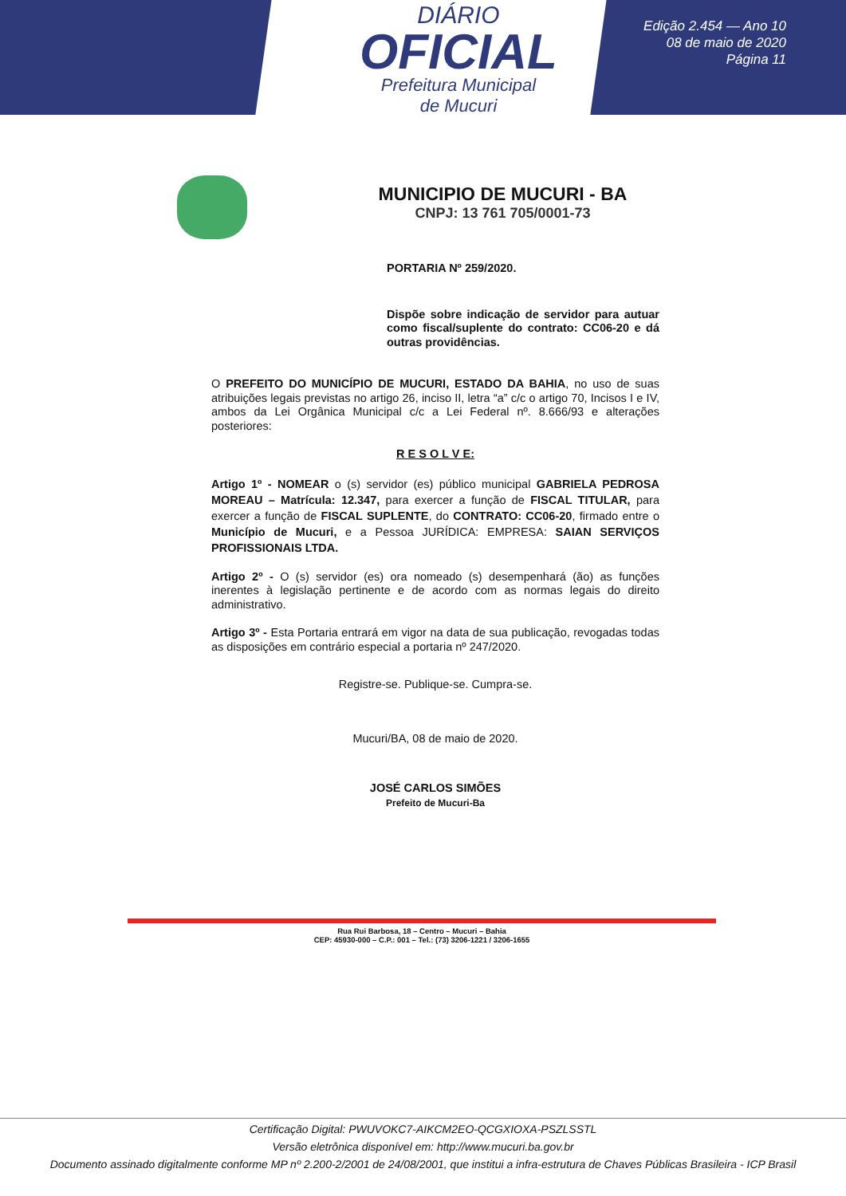DIÁRIO
OFICIAL
Prefeitura Municipal
de Mucuri
Edição 2.454 — Ano 10
08 de maio de 2020
Página 11
MUNICIPIO DE MUCURI - BA
CNPJ: 13 761 705/0001-73
PORTARIA Nº 259/2020.
Dispõe sobre indicação de servidor para autuar como fiscal/suplente do contrato: CC06-20 e dá outras providências.
O PREFEITO DO MUNICÍPIO DE MUCURI, ESTADO DA BAHIA, no uso de suas atribuições legais previstas no artigo 26, inciso II, letra “a” c/c o artigo 70, Incisos I e IV, ambos da Lei Orgânica Municipal c/c a Lei Federal nº. 8.666/93 e alterações posteriores:
R E S O L V E:
Artigo 1º - NOMEAR o (s) servidor (es) público municipal GABRIELA PEDROSA MOREAU – Matrícula: 12.347, para exercer a função de FISCAL TITULAR, para exercer a função de FISCAL SUPLENTE, do CONTRATO: CC06-20, firmado entre o Município de Mucuri, e a Pessoa JURÍDICA: EMPRESA: SAIAN SERVIÇOS PROFISSIONAIS LTDA.
Artigo 2º - O (s) servidor (es) ora nomeado (s) desempenhará (ão) as funções inerentes à legislação pertinente e de acordo com as normas legais do direito administrativo.
Artigo 3º - Esta Portaria entrará em vigor na data de sua publicação, revogadas todas as disposições em contrário especial a portaria nº 247/2020.
Registre-se. Publique-se. Cumpra-se.
Mucuri/BA, 08 de maio de 2020.
JOSÉ CARLOS SIMÕES
Prefeito de Mucuri-Ba
Rua Rui Barbosa, 18 – Centro – Mucuri – Bahia
CEP: 45930-000 – C.P.: 001 – Tel.: (73) 3206-1221 / 3206-1655
Certificação Digital: PWUVOKC7-AIKCM2EO-QCGXIOXA-PSZLSSTL
Versão eletrônica disponível em: http://www.mucuri.ba.gov.br
Documento assinado digitalmente conforme MP nº 2.200-2/2001 de 24/08/2001, que institui a infra-estrutura de Chaves Públicas Brasileira - ICP Brasil